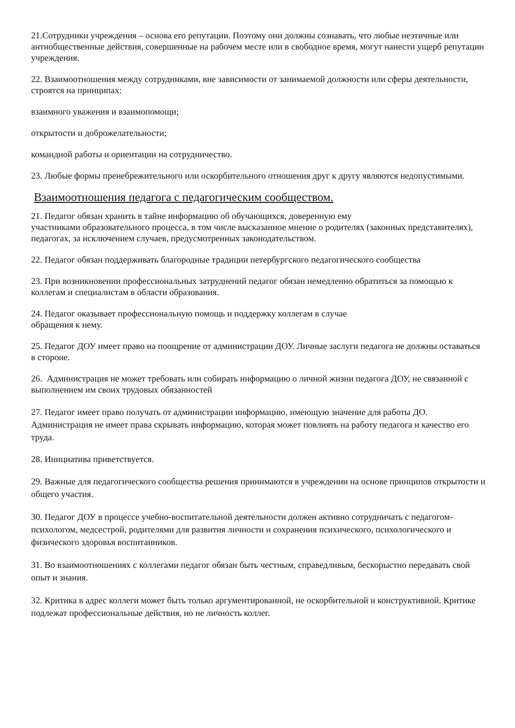21.Сотрудники учреждения – основа его репутации. Поэтому они должны сознавать, что любые неэтичные или антиобщественные действия, совершенные на рабочем месте или в свободное время, могут нанести ущерб репутации учреждения.
22. Взаимоотношения между сотрудниками, вне зависимости от занимаемой должности или сферы деятельности, строятся на принципах:
взаимного уважения и взаимопомощи;
открытости и доброжелательности;
командной работы и ориентации на сотрудничество.
23. Любые формы пренебрежительного или оскорбительного отношения друг к другу являются недопустимыми.
Взаимоотношения педагога с педагогическим сообществом.
21. Педагог обязан хранить в тайне информацию об обучающихся, доверенную ему
участниками образовательного процесса, в том числе высказанное мнение о родителях (законных представителях), педагогах, за исключением случаев, предусмотренных законодательством.
22. Педагог обязан поддерживать благородные традиции петербургского педагогического сообщества
23. При возникновении профессиональных затруднений педагог обязан немедленно обратиться за помощью к коллегам и специалистам в области образования.
24. Педагог оказывает профессиональную помощь и поддержку коллегам в случае
обращения к нему.
25. Педагог ДОУ имеет право на поощрение от администрации ДОУ. Личные заслуги педагога не должны оставаться в стороне.
26. Администрация не может требовать или собирать информацию о личной жизни педагога ДОУ, не связанной с выполнением им своих трудовых обязанностей
27. Педагог имеет право получать от администрации информацию, имеющую значение для работы ДО. Администрация не имеет права скрывать информацию, которая может повлиять на работу педагога и качество его труда.
28. Инициатива приветствуется.
29. Важные для педагогического сообщества решения принимаются в учреждении на основе принципов открытости и общего участия.
30. Педагог ДОУ в процессе учебно-воспитательной деятельности должен активно сотрудничать с педагогом-психологом, медсестрой, родителями для развития личности и сохранения психического, психологического и физического здоровья воспитанников.
31. Во взаимоотношениях с коллегами педагог обязан быть честным, справедливым, бескорыстно передавать свой опыт и знания.
32. Критика в адрес коллеги может быть только аргументированной, не оскорбительной и конструктивной. Критике подлежат профессиональные действия, но не личность коллег.